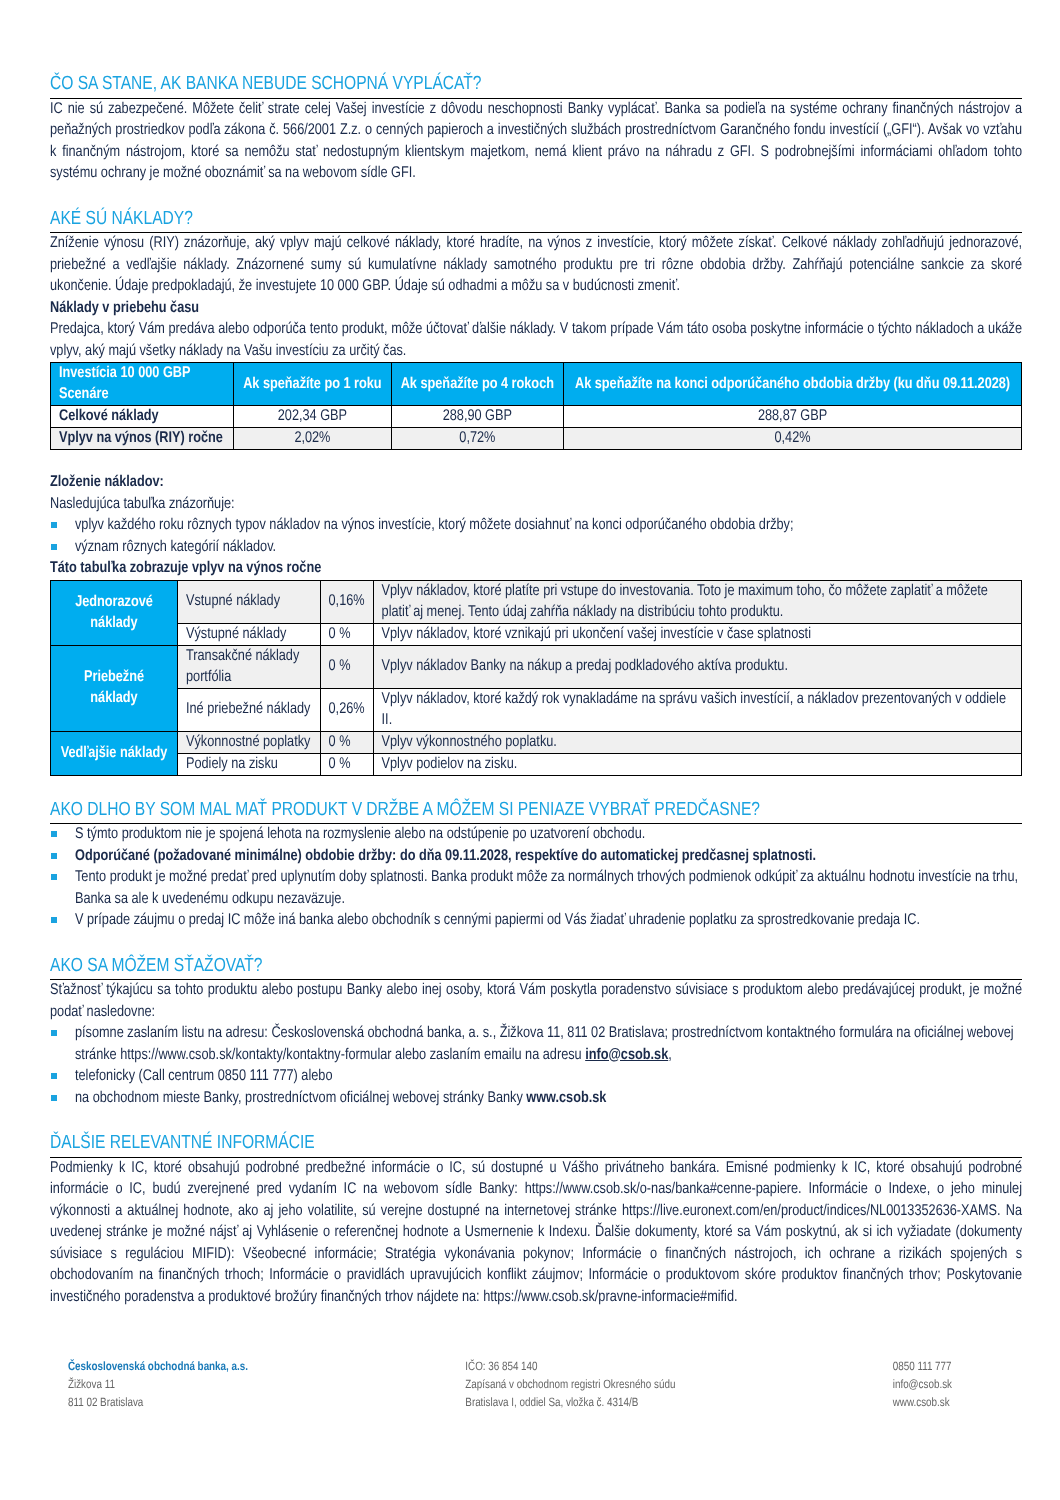ČO SA STANE, AK BANKA NEBUDE SCHOPNÁ VYPLÁCAŤ?
IC nie sú zabezpečené. Môžete čeliť strate celej Vašej investície z dôvodu neschopnosti Banky vyplácať. Banka sa podieľa na systéme ochrany finančných nástrojov a peňažných prostriedkov podľa zákona č. 566/2001 Z.z. o cenných papieroch a investičných službách prostredníctvom Garančného fondu investícií („GFI“). Avšak vo vzťahu k finančným nástrojom, ktoré sa nemôžu stať nedostupným klientskym majetkom, nemá klient právo na náhradu z GFI. S podrobnejšími informáciami ohľadom tohto systému ochrany je možné oboznámiť sa na webovom sídle GFI.
AKÉ SÚ NÁKLADY?
Zníženie výnosu (RIY) znázorňuje, aký vplyv majú celkové náklady, ktoré hradíte, na výnos z investície, ktorý môžete získať. Celkové náklady zohľadňujú jednorazové, priebežné a vedľajšie náklady. Znázornené sumy sú kumulatívne náklady samotného produktu pre tri rôzne obdobia držby. Zahŕňajú potenciálne sankcie za skoré ukončenie. Údaje predpokladajú, že investujete 10 000 GBP. Údaje sú odhadmi a môžu sa v budúcnosti zmeniť.
Náklady v priebehu času
Predajca, ktorý Vám predáva alebo odporúča tento produkt, môže účtovať ďalšie náklady. V takom prípade Vám táto osoba poskytne informácie o týchto nákladoch a ukáže vplyv, aký majú všetky náklady na Vašu investíciu za určitý čas.
| Investícia 10 000 GBP Scenáre | Ak speňažíte po 1 roku | Ak speňažíte po 4 rokoch | Ak speňažíte na konci odporúčaného obdobia držby (ku dňu 09.11.2028) |
| --- | --- | --- | --- |
| Celkové náklady | 202,34 GBP | 288,90 GBP | 288,87 GBP |
| Vplyv na výnos (RIY) ročne | 2,02% | 0,72% | 0,42% |
Zloženie nákladov:
Nasledujúca tabuľka znázorňuje:
vplyv každého roku rôznych typov nákladov na výnos investície, ktorý môžete dosiahnuť na konci odporúčaného obdobia držby;
význam rôznych kategórií nákladov.
Táto tabuľka zobrazuje vplyv na výnos ročne
| Jednorazové náklady | Vstupné náklady | 0,16% | Vplyv nákladov, ktoré platíte pri vstupe do investovania. Toto je maximum toho, čo môžete zaplatiť a môžete platiť aj menej. Tento údaj zahŕňa náklady na distribúciu tohto produktu. |
| | Výstupné náklady | 0 % | Vplyv nákladov, ktoré vznikajú pri ukončení vašej investície v čase splatnosti |
| Priebežné náklady | Transakčné náklady portfólia | 0 % | Vplyv nákladov Banky na nákup a predaj podkladového aktíva produktu. |
| | Iné priebežné náklady | 0,26% | Vplyv nákladov, ktoré každý rok vynakladáme na správu vašich investícií, a nákladov prezentovaných v oddiele II. |
| Vedľajšie náklady | Výkonnostné poplatky | 0 % | Vplyv výkonnostného poplatku. |
| | Podiely na zisku | 0 % | Vplyv podielov na zisku. |
AKO DLHO BY SOM MAL MAŤ PRODUKT V DRŽBE A MÔŽEM SI PENIAZE VYBRAŤ PREDČASNE?
S týmto produktom nie je spojená lehota na rozmyslenie alebo na odstúpenie po uzatvorení obchodu.
Odporúčané (požadované minimálne) obdobie držby: do dňa 09.11.2028, respektíve do automatickej predčasnej splatnosti.
Tento produkt je možné predať pred uplynutím doby splatnosti. Banka produkt môže za normálnych trhových podmienok odkúpiť za aktuálnu hodnotu investície na trhu, Banka sa ale k uvedenému odkupu nezaväzuje.
V prípade záujmu o predaj IC môže iná banka alebo obchodník s cennými papiermi od Vás žiadať uhradenie poplatku za sprostredkovanie predaja IC.
AKO SA MÔŽEM SŤAŽOVAŤ?
Sťažnosť týkajúcu sa tohto produktu alebo postupu Banky alebo inej osoby, ktorá Vám poskytla poradenstvo súvisiace s produktom alebo predávajúcej produkt, je možné podať nasledovne:
písomne zaslaním listu na adresu: Československá obchodná banka, a. s., Žižkova 11, 811 02 Bratislava; prostredníctvom kontaktného formulára na oficiálnej webovej stránke https://www.csob.sk/kontakty/kontaktny-formular alebo zaslaním emailu na adresu info@csob.sk,
telefonicky (Call centrum 0850 111 777) alebo
na obchodnom mieste Banky, prostredníctvom oficiálnej webovej stránky Banky www.csob.sk
ĎALŠIE RELEVANTNÉ INFORMÁCIE
Podmienky k IC, ktoré obsahujú podrobné predbežné informácie o IC, sú dostupné u Vášho privátneho bankára. Emisné podmienky k IC, ktoré obsahujú podrobné informácie o IC, budú zverejnené pred vydaním IC na webovom sídle Banky: https://www.csob.sk/o-nas/banka#cenne-papiere. Informácie o Indexe, o jeho minulej výkonnosti a aktuálnej hodnote, ako aj jeho volatilite, sú verejne dostupné na internetovej stránke https://live.euronext.com/en/product/indices/NL0013352636-XAMS. Na uvedenej stránke je možné nájsť aj Vyhlásenie o referenčnej hodnote a Usmernenie k Indexu. Ďalšie dokumenty, ktoré sa Vám poskytnú, ak si ich vyžiadate (dokumenty súvisiace s reguláciou MIFID): Všeobecné informácie; Stratégia vykonávania pokynov; Informácie o finančných nástrojoch, ich ochrane a rizikách spojených s obchodovaním na finančných trhoch; Informácie o pravidlách upravujúcich konflikt záujmov; Informácie o produktovom skóre produktov finančných trhov; Poskytovanie investičného poradenstva a produktové brožúry finančných trhov nájdete na: https://www.csob.sk/pravne-informacie#mifid.
Československá obchodná banka, a.s.
Žižkova 11
811 02 Bratislava
IČO: 36 854 140
Zapísaná v obchodnom registri Okresného súdu
Bratislava I, oddiel Sa, vložka č. 4314/B
0850 111 777
info@csob.sk
www.csob.sk